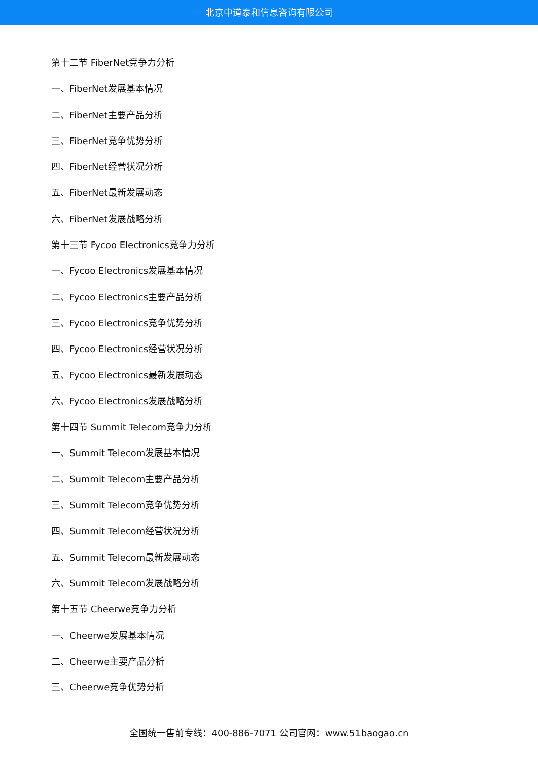北京中道泰和信息咨询有限公司
第十二节 FiberNet竞争力分析
一、FiberNet发展基本情况
二、FiberNet主要产品分析
三、FiberNet竞争优势分析
四、FiberNet经营状况分析
五、FiberNet最新发展动态
六、FiberNet发展战略分析
第十三节 Fycoo Electronics竞争力分析
一、Fycoo Electronics发展基本情况
二、Fycoo Electronics主要产品分析
三、Fycoo Electronics竞争优势分析
四、Fycoo Electronics经营状况分析
五、Fycoo Electronics最新发展动态
六、Fycoo Electronics发展战略分析
第十四节 Summit Telecom竞争力分析
一、Summit Telecom发展基本情况
二、Summit Telecom主要产品分析
三、Summit Telecom竞争优势分析
四、Summit Telecom经营状况分析
五、Summit Telecom最新发展动态
六、Summit Telecom发展战略分析
第十五节 Cheerwe竞争力分析
一、Cheerwe发展基本情况
二、Cheerwe主要产品分析
三、Cheerwe竞争优势分析
全国统一售前专线：400-886-7071 公司官网：www.51baogao.cn